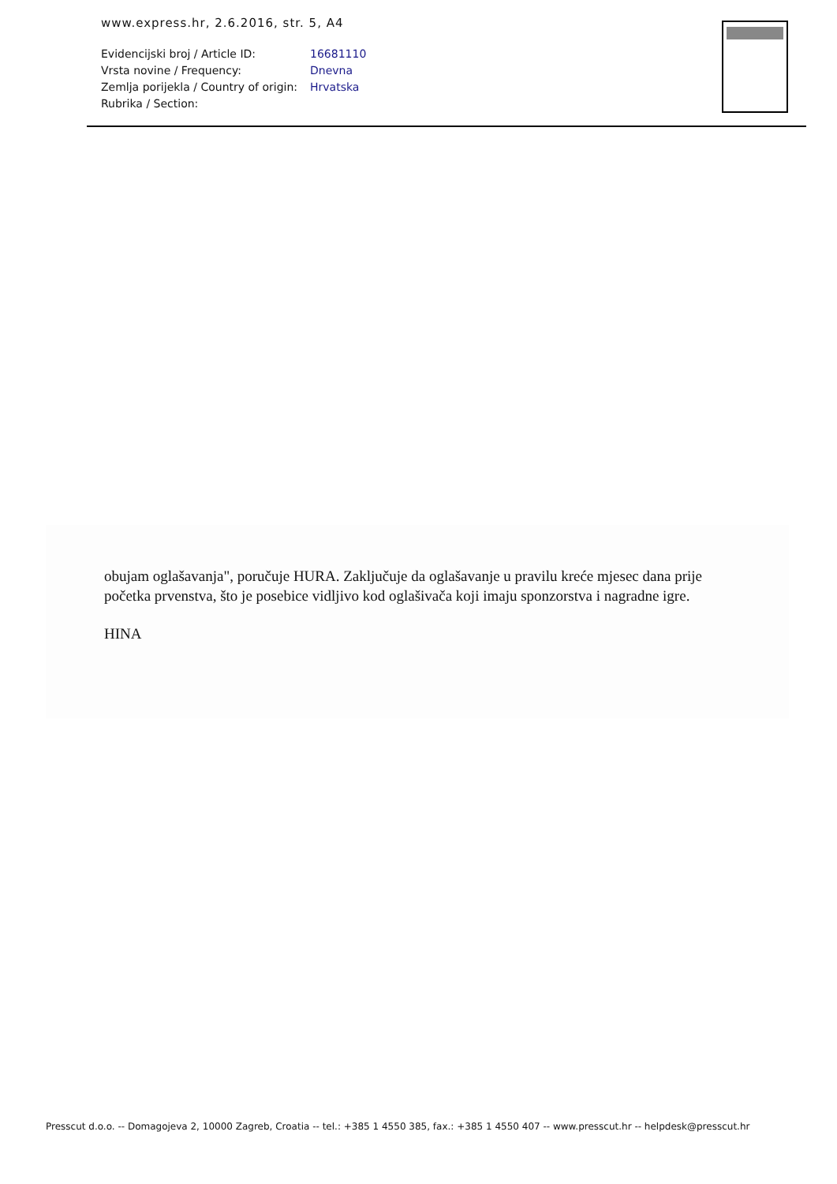www.express.hr, 2.6.2016, str. 5, A4
| Evidencijski broj / Article ID: | 16681110 |
| Vrsta novine / Frequency: | Dnevna |
| Zemlja porijekla / Country of origin: | Hrvatska |
| Rubrika / Section: | |
obujam oglašavanja", poručuje HURA. Zaključuje da oglašavanje u pravilu kreće mjesec dana prije početka prvenstva, što je posebice vidljivo kod oglašivača koji imaju sponzorstva i nagradne igre.
HINA
Presscut d.o.o. -- Domagojeva 2, 10000 Zagreb, Croatia -- tel.: +385 1 4550 385, fax.: +385 1 4550 407 -- www.presscut.hr -- helpdesk@presscut.hr